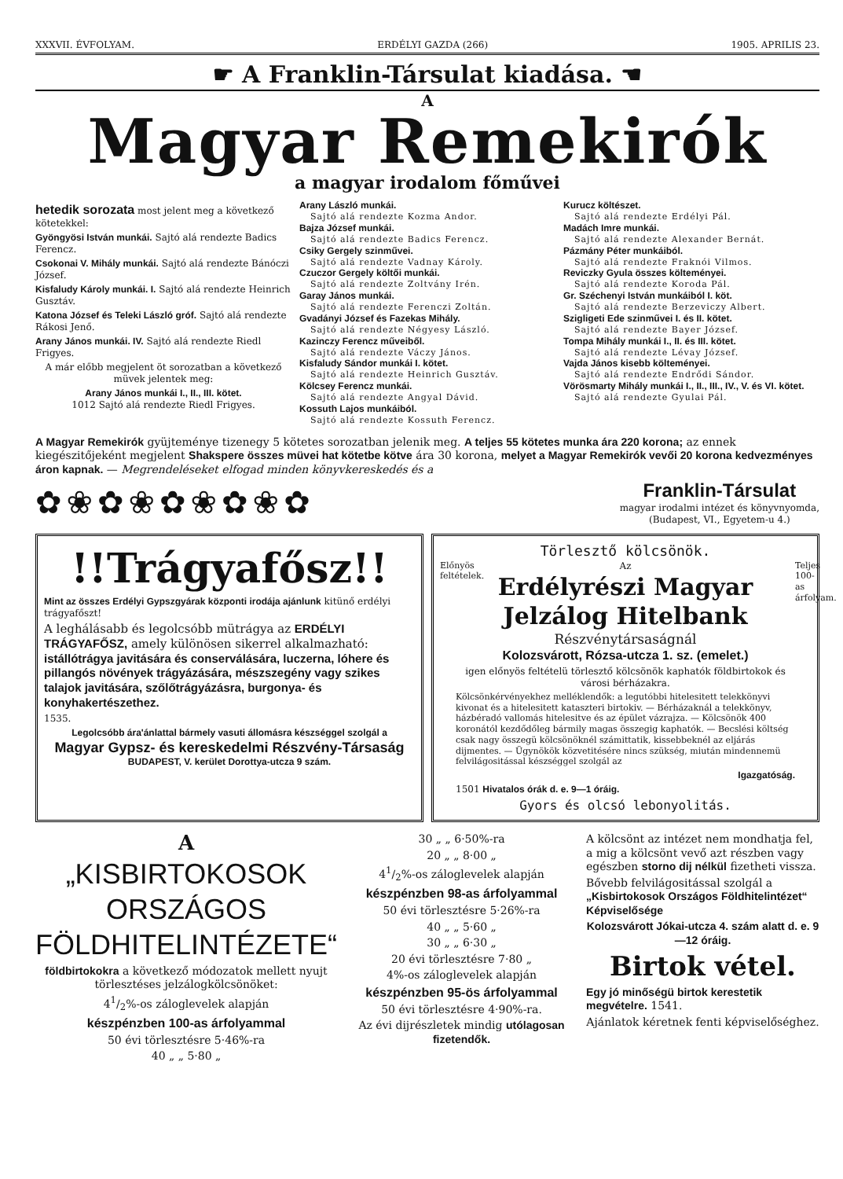XXXVII. ÉVFOLYAM. ERDÉLYI GAZDA (266) 1905. APRILIS 23.
☛ A Franklin-Társulat kiadása. ☚
A
Magyar Remekirók
a magyar irodalom főművei
hetedik sorozata most jelent meg a következő kötetekkel:
Gyöngyösi István munkái. Sajtó alá rendezte Badics Ferencz.
Csokonai V. Mihály munkái. Sajtó alá rendezte Bánóczi József.
Kisfaludy Károly munkái. I. Sajtó alá rendezte Heinrich Gusztáv.
Katona József és Teleki László gróf. Sajtó alá rendezte Rákosi Jenő.
Arany János munkái. IV. Sajtó alá rendezte Riedl Frigyes.
A már előbb megjelent öt sorozatban a következő müvek jelentek meg:
Arany János munkái I., II., III. kötet.
1012 Sajtó alá rendezte Riedl Frigyes.
Arany László munkái.
Sajtó alá rendezte Kozma Andor.
Bajza József munkái.
Sajtó alá rendezte Badics Ferencz.
Csiky Gergely szinművei.
Sajtó alá rendezte Vadnay Károly.
Czuczor Gergely költői munkái.
Sajtó alá rendezte Zoltvány Irén.
Garay János munkái.
Sajtó alá rendezte Ferenczi Zoltán.
Gvadányi József és Fazekas Mihály.
Sajtó alá rendezte Négyesy László.
Kazinczy Ferencz műveiből.
Sajtó alá rendezte Váczy János.
Kisfaludy Sándor munkái I. kötet.
Sajtó alá rendezte Heinrich Gusztáv.
Kölcsey Ferencz munkái.
Sajtó alá rendezte Angyal Dávid.
Kossuth Lajos munkáiból.
Sajtó alá rendezte Kossuth Ferencz.
Kurucz költészet.
Sajtó alá rendezte Erdélyi Pál.
Madách Imre munkái.
Sajtó alá rendezte Alexander Bernát.
Pázmány Péter munkáiból.
Sajtó alá rendezte Fraknói Vilmos.
Reviczky Gyula összes költeményei.
Sajtó alá rendezte Koroda Pál.
Gr. Széchenyi István munkáiból I. köt.
Sajtó alá rendezte Berzeviczy Albert.
Szigligeti Ede szinművei I. és II. kötet.
Sajtó alá rendezte Bayer József.
Tompa Mihály munkái I., II. és III. kötet.
Sajtó alá rendezte Lévay József.
Vajda János kisebb költeményei.
Sajtó alá rendezte Endrődi Sándor.
Vörösmarty Mihály munkái I., II., III., IV., V. és VI. kötet.
Sajtó alá rendezte Gyulai Pál.
A Magyar Remekirók gyüjteménye tizenegy 5 kötetes sorozatban jelenik meg. A teljes 55 kötetes munka ára 220 korona; az ennek kiegészitőjeként megjelent Shakspere összes müvei hat kötetbe kötve ára 30 korona, melyet a Magyar Remekirók vevői 20 korona kedvezményes áron kapnak. — Megrendeléseket elfogad minden könyvkereskedés és a
✿❀✿❀✿❀✿❀✿
Franklin-Társulat
magyar irodalmi intézet és könyvnyomda,
(Budapest, VI., Egyetem-u 4.)
!!Trágyafősz!!
Mint az összes Erdélyi Gypszgyárak központi irodája ajánlunk kitünő erdélyi trágyafőszt!
A leghálásabb és legolcsóbb mütrágya az ERDÉLYI TRÁGYAFŐSZ, amely különösen sikerrel alkalmazható: istállótrágya javitására és conserválására, luczerna, lóhere és pillangós növények trágyázására, mészszegény vagy szikes talajok javitására, szőlőtrágyázásra, burgonya- és konyhakertészethez.
1535.
Legolcsóbb ára'ánlattal bármely vasuti állomásra készséggel szolgál a
Magyar Gypsz- és kereskedelmi Részvény-Társaság
BUDAPEST, V. kerület Dorottya-utcza 9 szám.
Törlesztő kölcsönök.
Előnyös feltételek.
Az
Erdélyrészi Magyar Jelzálog Hitelbank
Részvénytársaságnál
Kolozsvárott, Rózsa-utcza 1. sz. (emelet.)
igen előnyös feltételü törlesztő kölcsönök kaphatók földbirtokok és városi bérházakra.
Kölcsönkérvényekhez melléklendők: a legutóbbi hitelesitett telekkönyvi kivonat és a hitelesitett kataszteri birtokiv. — Bérházaknál a telekkönyv, házbéradó vallomás hitelesitve és az épület vázrajza. — Kölcsönök 400 koronától kezdődőleg bármily magas összegig kaphatók. — Becslési költség csak nagy összegü kölcsönöknél számittatik, kissebbeknél az eljárás dijmentes. — Ügynökök közvetitésére nincs szükség, miután mindennemü felvilágositással készséggel szolgál az
Igazgatóság.
1501 Hivatalos órák d. e. 9—1 óráig.
Teljes 100-as árfolyam.
Gyors és olcsó lebonyolitás.
A
„KISBIRTOKOSOK ORSZÁGOS FÖLDHITELINTÉZETE“
földbirtokokra a következő módozatok mellett nyujt törlesztéses jelzálogkölcsönöket:
41/2%-os záloglevelek alapján
készpénzben 100-as árfolyammal
50 évi törlesztésre 5·46%-ra
40 „ „ 5·80 „
30 „ „ 6·50%-ra
20 „ „ 8·00 „
41/2%-os záloglevelek alapján
készpénzben 98-as árfolyammal
50 évi törlesztésre 5·26%-ra
40 „ „ 5·60 „
30 „ „ 6·30 „
20 évi törlesztésre 7·80 „
4%-os záloglevelek alapján
készpénzben 95-ös árfolyammal
50 évi törlesztésre 4·90%-ra.
Az évi dijrészletek mindig utólagosan fizetendők.
A kölcsönt az intézet nem mondhatja fel, a mig a kölcsönt vevő azt részben vagy egészben storno dij nélkül fizetheti vissza.
Bővebb felvilágositással szolgál a „Kisbirtokosok Országos Földhitelintézet“ Képviselősége
Kolozsvárott Jókai-utcza 4. szám alatt d. e. 9—12 óráig.
Birtok vétel.
Egy jó minőségü birtok kerestetik megvételre. 1541.
Ajánlatok kéretnek fenti képviselőséghez.